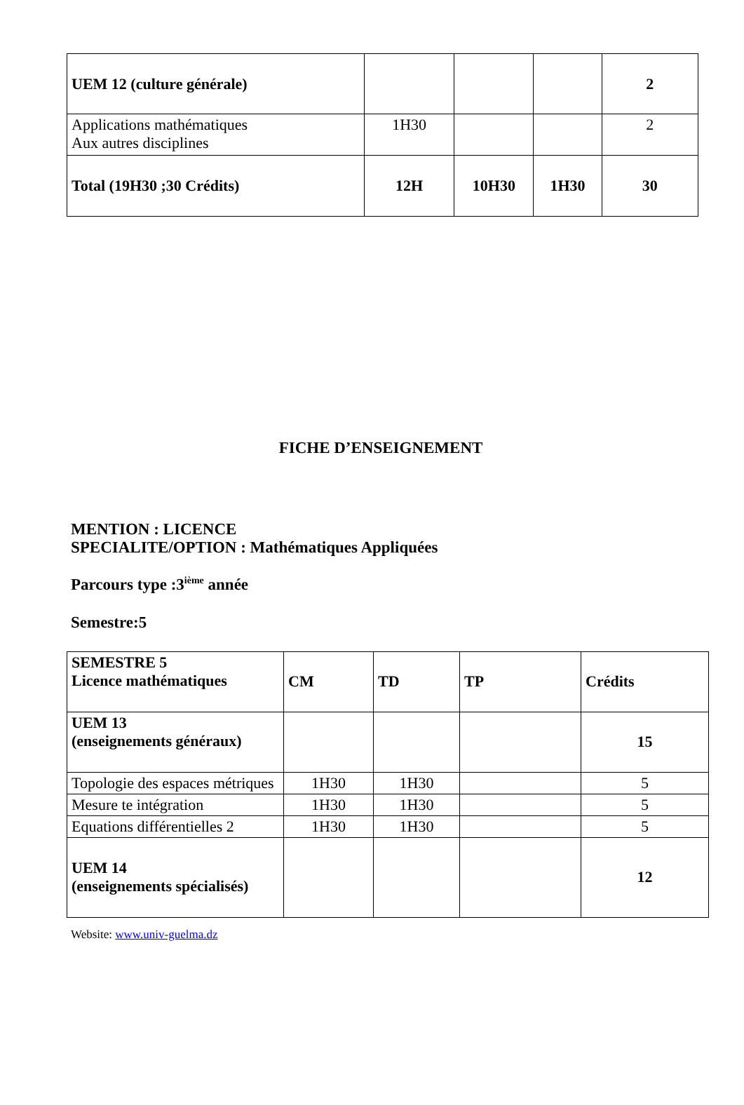| UEM 12 (culture générale) | | | | 2 |
| Applications mathématiques Aux autres disciplines | 1H30 | | | 2 |
| Total (19H30 ;30 Crédits) | 12H | 10H30 | 1H30 | 30 |
FICHE D’ENSEIGNEMENT
MENTION : LICENCE
SPECIALITE/OPTION : Mathématiques Appliquées
Parcours type :3<sup>ième</sup> année
Semestre:5
| SEMESTRE 5 Licence mathématiques | CM | TD | TP | Crédits |
| UEM 13 (enseignements généraux) | | | | 15 |
| Topologie des espaces métriques | 1H30 | 1H30 | | 5 |
| Mesure te intégration | 1H30 | 1H30 | | 5 |
| Equations différentielles 2 | 1H30 | 1H30 | | 5 |
| UEM 14 (enseignements spécialisés) | | | | 12 |
Website: www.univ-guelma.dz